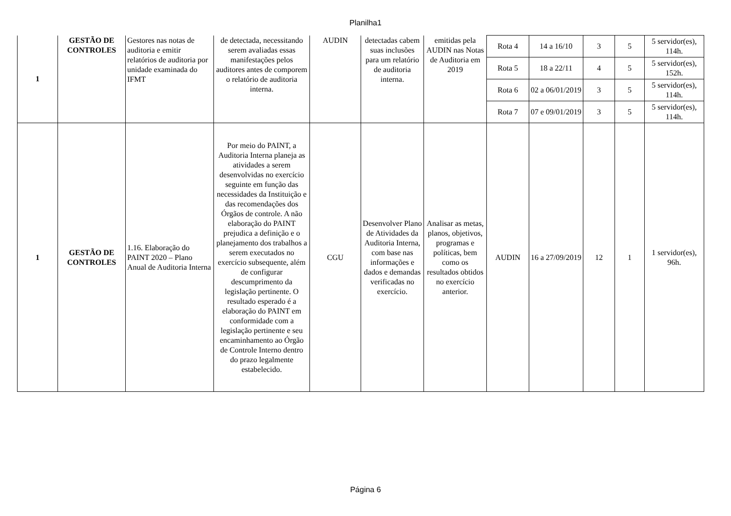Planilha1
| 1 | GESTÃO DE CONTROLES | Gestores nas notas de auditoria e emitir relatórios de auditoria por unidade examinada do IFMT | de detectada, necessitando serem avaliadas essas manifestações pelos auditores antes de comporem o relatório de auditoria interna. | AUDIN | detectadas cabem suas inclusões para um relatório de auditoria interna. | emitidas pela AUDIN nas Notas de Auditoria em 2019 | Rota 4 | 14 a 16/10 | 3 | 5 | 5 servidor(es), 114h. |
| | | | | | | | Rota 5 | 18 a 22/11 | 4 | 5 | 5 servidor(es), 152h. |
| | | | | | | | Rota 6 | 02 a 06/01/2019 | 3 | 5 | 5 servidor(es), 114h. |
| | | | | | | | Rota 7 | 07 e 09/01/2019 | 3 | 5 | 5 servidor(es), 114h. |
| 1 | GESTÃO DE CONTROLES | 1.16. Elaboração do PAINT 2020 – Plano Anual de Auditoria Interna | Por meio do PAINT, a Auditoria Interna planeja as atividades a serem desenvolvidas no exercício seguinte em função das necessidades da Instituição e das recomendações dos Órgãos de controle. A não elaboração do PAINT prejudica a definição e o planejamento dos trabalhos a serem executados no exercício subsequente, além de configurar descumprimento da legislação pertinente. O resultado esperado é a elaboração do PAINT em conformidade com a legislação pertinente e seu encaminhamento ao Órgão de Controle Interno dentro do prazo legalmente estabelecido. | CGU | Desenvolver Plano de Atividades da Auditoria Interna, com base nas informações e dados e demandas verificadas no exercício. | Analisar as metas, planos, objetivos, programas e políticas, bem como os resultados obtidos no exercício anterior. | AUDIN | 16 a 27/09/2019 | 12 | 1 | 1 servidor(es), 96h. |
Página 6